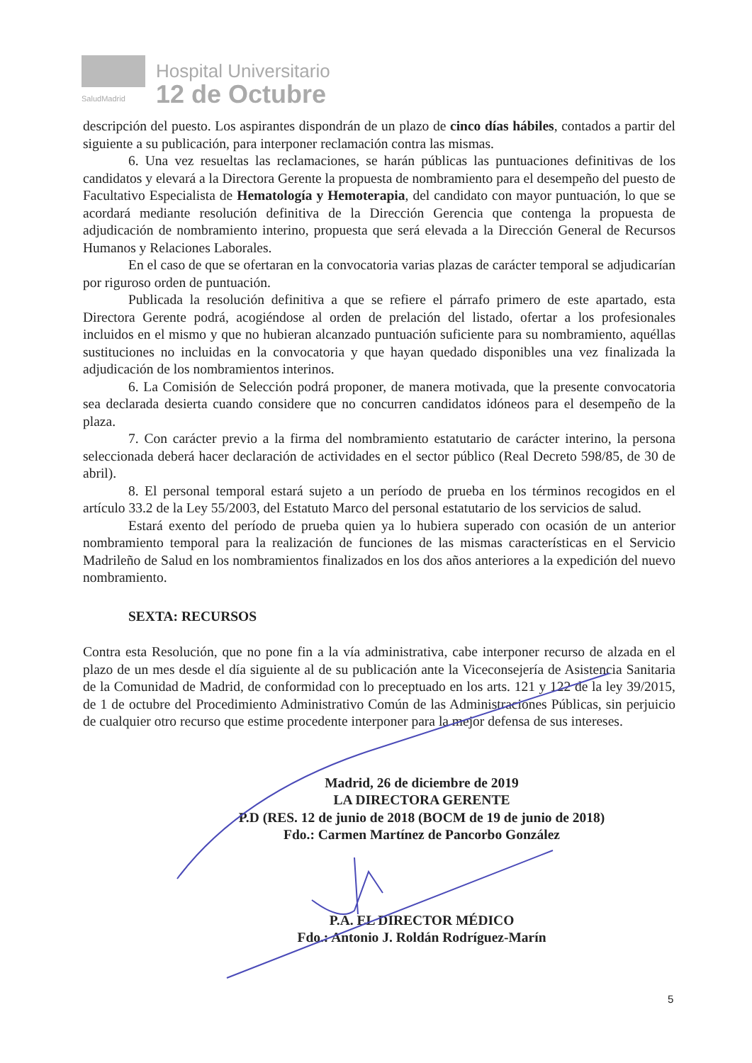SaludMadrid
Hospital Universitario
12 de Octubre
descripción del puesto. Los aspirantes dispondrán de un plazo de cinco días hábiles, contados a partir del siguiente a su publicación, para interponer reclamación contra las mismas.
6. Una vez resueltas las reclamaciones, se harán públicas las puntuaciones definitivas de los candidatos y elevará a la Directora Gerente la propuesta de nombramiento para el desempeño del puesto de Facultativo Especialista de Hematología y Hemoterapia, del candidato con mayor puntuación, lo que se acordará mediante resolución definitiva de la Dirección Gerencia que contenga la propuesta de adjudicación de nombramiento interino, propuesta que será elevada a la Dirección General de Recursos Humanos y Relaciones Laborales.
En el caso de que se ofertaran en la convocatoria varias plazas de carácter temporal se adjudicarían por riguroso orden de puntuación.
Publicada la resolución definitiva a que se refiere el párrafo primero de este apartado, esta Directora Gerente podrá, acogiéndose al orden de prelación del listado, ofertar a los profesionales incluidos en el mismo y que no hubieran alcanzado puntuación suficiente para su nombramiento, aquéllas sustituciones no incluidas en la convocatoria y que hayan quedado disponibles una vez finalizada la adjudicación de los nombramientos interinos.
6. La Comisión de Selección podrá proponer, de manera motivada, que la presente convocatoria sea declarada desierta cuando considere que no concurren candidatos idóneos para el desempeño de la plaza.
7. Con carácter previo a la firma del nombramiento estatutario de carácter interino, la persona seleccionada deberá hacer declaración de actividades en el sector público (Real Decreto 598/85, de 30 de abril).
8. El personal temporal estará sujeto a un período de prueba en los términos recogidos en el artículo 33.2 de la Ley 55/2003, del Estatuto Marco del personal estatutario de los servicios de salud.
Estará exento del período de prueba quien ya lo hubiera superado con ocasión de un anterior nombramiento temporal para la realización de funciones de las mismas características en el Servicio Madrileño de Salud en los nombramientos finalizados en los dos años anteriores a la expedición del nuevo nombramiento.
SEXTA: RECURSOS
Contra esta Resolución, que no pone fin a la vía administrativa, cabe interponer recurso de alzada en el plazo de un mes desde el día siguiente al de su publicación ante la Viceconsejería de Asistencia Sanitaria de la Comunidad de Madrid, de conformidad con lo preceptuado en los arts. 121 y 122 de la ley 39/2015, de 1 de octubre del Procedimiento Administrativo Común de las Administraciones Públicas, sin perjuicio de cualquier otro recurso que estime procedente interponer para la mejor defensa de sus intereses.
Madrid, 26 de diciembre de 2019
LA DIRECTORA GERENTE
P.D (RES. 12 de junio de 2018 (BOCM de 19 de junio de 2018)
Fdo.: Carmen Martínez de Pancorbo González
P.A. EL DIRECTOR MÉDICO
Fdo.: Antonio J. Roldán Rodríguez-Marín
5